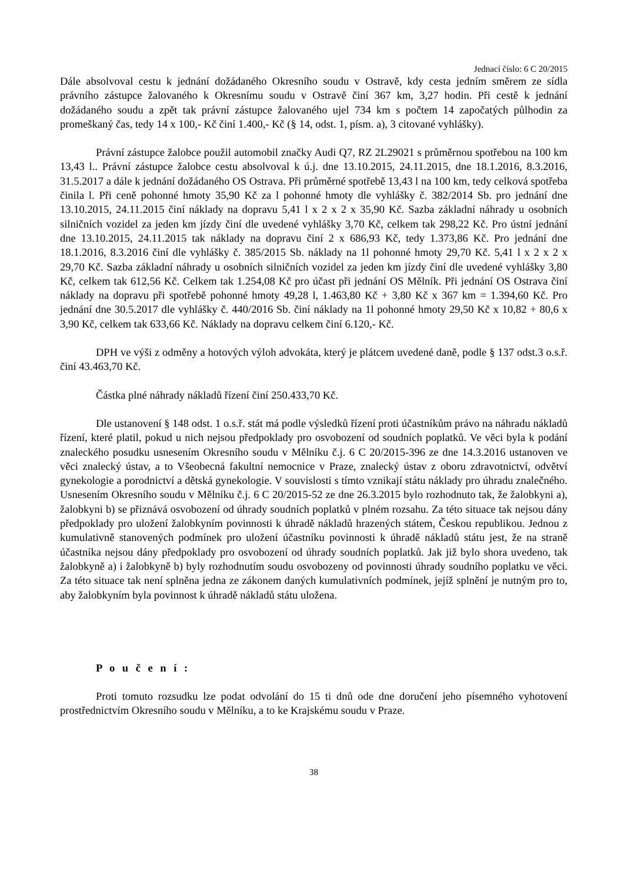Jednací číslo: 6 C 20/2015
Dále absolvoval cestu k jednání dožádaného Okresního soudu v Ostravě, kdy cesta jedním směrem ze sídla právního zástupce žalovaného k Okresnímu soudu v Ostravě činí 367 km, 3,27 hodin. Při cestě k jednání dožádaného soudu a zpět tak právní zástupce žalovaného ujel 734 km s počtem 14 započatých půlhodin za promeškaný čas, tedy 14 x 100,- Kč činí 1.400,- Kč (§ 14, odst. 1, písm. a), 3 citované vyhlášky).
Právní zástupce žalobce použil automobil značky Audi Q7, RZ 2L29021 s průměrnou spotřebou na 100 km 13,43 l.. Právní zástupce žalobce cestu absolvoval k ú.j. dne 13.10.2015, 24.11.2015, dne 18.1.2016, 8.3.2016, 31.5.2017 a dále k jednání dožádaného OS Ostrava. Při průměrné spotřebě 13,43 l na 100 km, tedy celková spotřeba činila l. Při ceně pohonné hmoty 35,90 Kč za l pohonné hmoty dle vyhlášky č. 382/2014 Sb. pro jednání dne 13.10.2015, 24.11.2015 činí náklady na dopravu 5,41 l x 2 x 2 x 35,90 Kč. Sazba základní náhrady u osobních silničních vozidel za jeden km jízdy činí dle uvedené vyhlášky 3,70 Kč, celkem tak 298,22 Kč. Pro ústní jednání dne 13.10.2015, 24.11.2015 tak náklady na dopravu činí 2 x 686,93 Kč, tedy 1.373,86 Kč. Pro jednání dne 18.1.2016, 8.3.2016 činí dle vyhlášky č. 385/2015 Sb. náklady na 1l pohonné hmoty 29,70 Kč. 5,41 l x 2 x 2 x 29,70 Kč. Sazba základní náhrady u osobních silničních vozidel za jeden km jízdy činí dle uvedené vyhlášky 3,80 Kč, celkem tak 612,56 Kč. Celkem tak 1.254,08 Kč pro účast při jednání OS Mělník. Při jednání OS Ostrava činí náklady na dopravu při spotřebě pohonné hmoty 49,28 l, 1.463,80 Kč + 3,80 Kč x 367 km = 1.394,60 Kč. Pro jednání dne 30.5.2017 dle vyhlášky č. 440/2016 Sb. činí náklady na 1l pohonné hmoty 29,50 Kč x 10,82 + 80,6 x 3,90 Kč, celkem tak 633,66 Kč. Náklady na dopravu celkem činí 6.120,- Kč.
DPH ve výši z odměny a hotových výloh advokáta, který je plátcem uvedené daně, podle § 137 odst.3 o.s.ř. činí 43.463,70 Kč.
Částka plné náhrady nákladů řízení činí 250.433,70 Kč.
Dle ustanovení § 148 odst. 1 o.s.ř. stát má podle výsledků řízení proti účastníkům právo na náhradu nákladů řízení, které platil, pokud u nich nejsou předpoklady pro osvobození od soudních poplatků. Ve věci byla k podání znaleckého posudku usnesením Okresního soudu v Mělníku č.j. 6 C 20/2015-396 ze dne 14.3.2016 ustanoven ve věci znalecký ústav, a to Všeobecná fakultní nemocnice v Praze, znalecký ústav z oboru zdravotnictví, odvětví gynekologie a porodnictví a dětská gynekologie. V souvislosti s tímto vznikají státu náklady pro úhradu znalečného. Usnesením Okresního soudu v Mělníku č.j. 6 C 20/2015-52 ze dne 26.3.2015 bylo rozhodnuto tak, že žalobkyni a), žalobkyni b) se přiznává osvobození od úhrady soudních poplatků v plném rozsahu. Za této situace tak nejsou dány předpoklady pro uložení žalobkyním povinnosti k úhradě nákladů hrazených státem, Českou republikou. Jednou z kumulativně stanovených podmínek pro uložení účastníku povinnosti k úhradě nákladů státu jest, že na straně účastníka nejsou dány předpoklady pro osvobození od úhrady soudních poplatků. Jak již bylo shora uvedeno, tak žalobkyně a) i žalobkyně b) byly rozhodnutím soudu osvobozeny od povinnosti úhrady soudního poplatku ve věci. Za této situace tak není splněna jedna ze zákonem daných kumulativních podmínek, jejíž splnění je nutným pro to, aby žalobkyním byla povinnost k úhradě nákladů státu uložena.
P o u č e n í :
Proti tomuto rozsudku lze podat odvolání do 15 ti dnů ode dne doručení jeho písemného vyhotovení prostřednictvím Okresního soudu v Mělníku, a to ke Krajskému soudu v Praze.
38